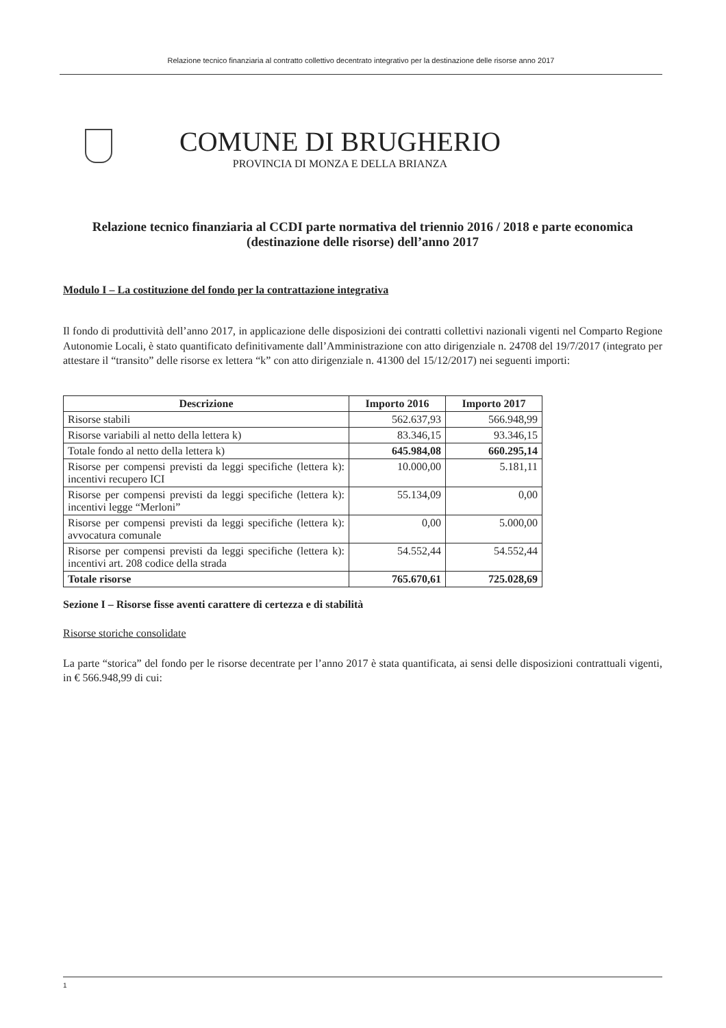Relazione tecnico finanziaria al contratto collettivo decentrato integrativo per la destinazione delle risorse anno 2017
COMUNE DI BRUGHERIO
PROVINCIA DI MONZA E DELLA BRIANZA
Relazione tecnico finanziaria al CCDI parte normativa del triennio 2016 / 2018 e parte economica (destinazione delle risorse) dell’anno 2017
Modulo I – La costituzione del fondo per la contrattazione integrativa
Il fondo di produttività dell’anno 2017, in applicazione delle disposizioni dei contratti collettivi nazionali vigenti nel Comparto Regione Autonomie Locali, è stato quantificato definitivamente dall’Amministrazione con atto dirigenziale n. 24708 del 19/7/2017 (integrato per attestare il “transito” delle risorse ex lettera “k” con atto dirigenziale n. 41300 del 15/12/2017) nei seguenti importi:
| Descrizione | Importo 2016 | Importo 2017 |
| --- | --- | --- |
| Risorse stabili | 562.637,93 | 566.948,99 |
| Risorse variabili al netto della lettera k) | 83.346,15 | 93.346,15 |
| Totale fondo al netto della lettera k) | 645.984,08 | 660.295,14 |
| Risorse per compensi previsti da leggi specifiche (lettera k): incentivi recupero ICI | 10.000,00 | 5.181,11 |
| Risorse per compensi previsti da leggi specifiche (lettera k): incentivi legge “Merloni” | 55.134,09 | 0,00 |
| Risorse per compensi previsti da leggi specifiche (lettera k): avvocatura comunale | 0,00 | 5.000,00 |
| Risorse per compensi previsti da leggi specifiche (lettera k): incentivi art. 208 codice della strada | 54.552,44 | 54.552,44 |
| Totale risorse | 765.670,61 | 725.028,69 |
Sezione I – Risorse fisse aventi carattere di certezza e di stabilità
Risorse storiche consolidate
La parte “storica” del fondo per le risorse decentrate per l’anno 2017 è stata quantificata, ai sensi delle disposizioni contrattuali vigenti, in € 566.948,99 di cui:
1